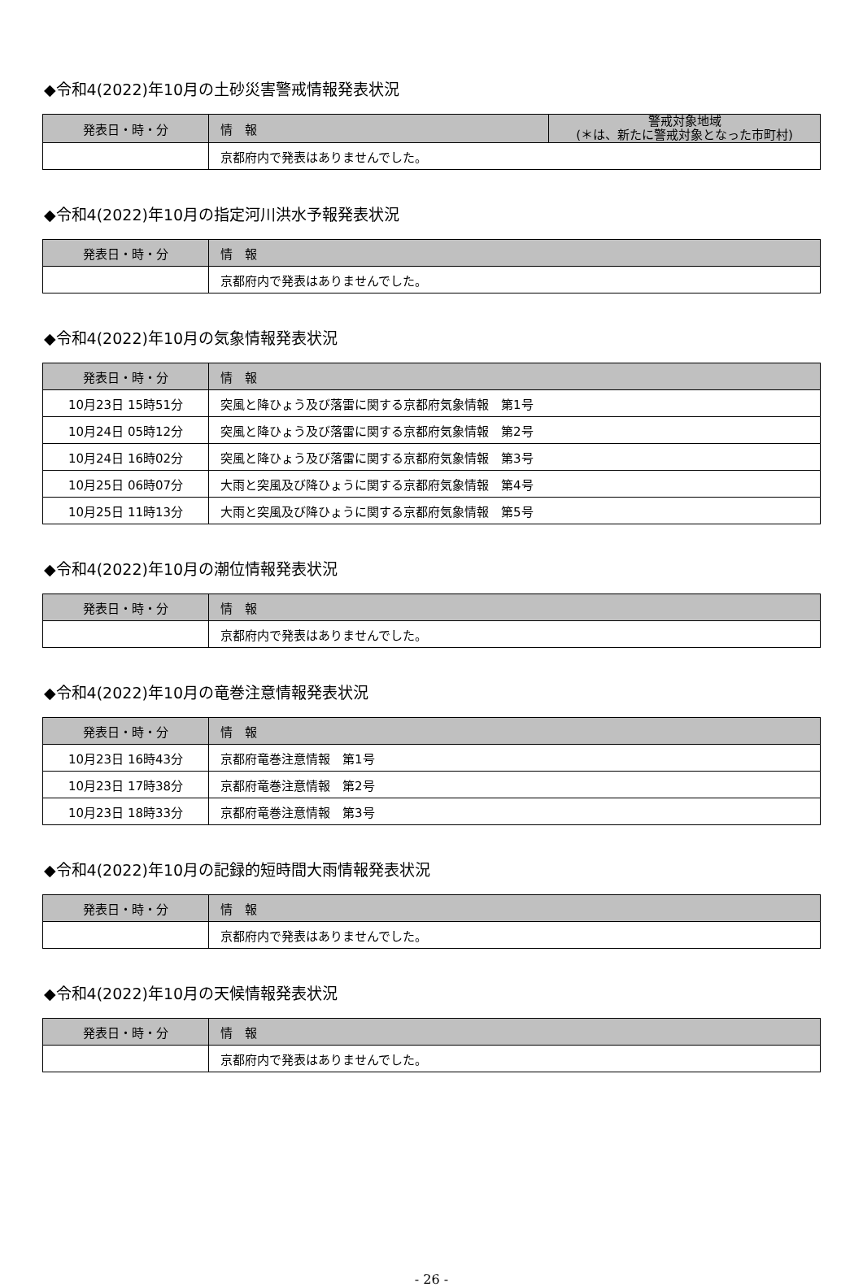◆令和4(2022)年10月の土砂災害警戒情報発表状況
| 発表日・時・分 | 情 報 | 警戒対象地域 (＊は、新たに警戒対象となった市町村) |
| --- | --- | --- |
| | 京都府内で発表はありませんでした。 | |
◆令和4(2022)年10月の指定河川洪水予報発表状況
| 発表日・時・分 | 情 報 |
| --- | --- |
| | 京都府内で発表はありませんでした。 |
◆令和4(2022)年10月の気象情報発表状況
| 発表日・時・分 | 情 報 |
| --- | --- |
| 10月23日 15時51分 | 突風と降ひょう及び落雷に関する京都府気象情報 第1号 |
| 10月24日 05時12分 | 突風と降ひょう及び落雷に関する京都府気象情報 第2号 |
| 10月24日 16時02分 | 突風と降ひょう及び落雷に関する京都府気象情報 第3号 |
| 10月25日 06時07分 | 大雨と突風及び降ひょうに関する京都府気象情報 第4号 |
| 10月25日 11時13分 | 大雨と突風及び降ひょうに関する京都府気象情報 第5号 |
◆令和4(2022)年10月の潮位情報発表状況
| 発表日・時・分 | 情 報 |
| --- | --- |
| | 京都府内で発表はありませんでした。 |
◆令和4(2022)年10月の竜巻注意情報発表状況
| 発表日・時・分 | 情 報 |
| --- | --- |
| 10月23日 16時43分 | 京都府竜巻注意情報 第1号 |
| 10月23日 17時38分 | 京都府竜巻注意情報 第2号 |
| 10月23日 18時33分 | 京都府竜巻注意情報 第3号 |
◆令和4(2022)年10月の記録的短時間大雨情報発表状況
| 発表日・時・分 | 情 報 |
| --- | --- |
| | 京都府内で発表はありませんでした。 |
◆令和4(2022)年10月の天候情報発表状況
| 発表日・時・分 | 情 報 |
| --- | --- |
| | 京都府内で発表はありませんでした。 |
- 26 -